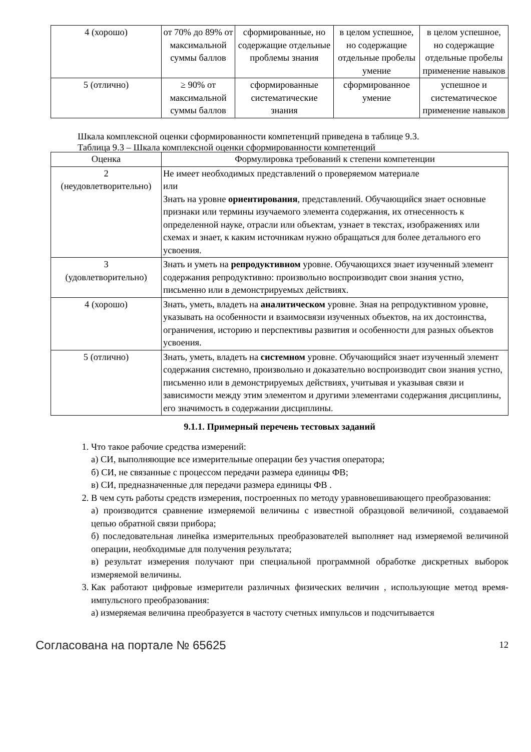| 4 (хорошо) | от 70% до 89% от максимальной суммы баллов | сформированные, но содержащие отдельные проблемы знания | в целом успешное, но содержащие отдельные пробелы умение | в целом успешное, но содержащие отдельные пробелы применение навыков |
| 5 (отлично) | ≥ 90% от максимальной суммы баллов | сформированные систематические знания | сформированное умение | успешное и систематическое применение навыков |
Шкала комплексной оценки сформированности компетенций приведена в таблице 9.3.
Таблица 9.3 – Шкала комплексной оценки сформированности компетенций
| Оценка | Формулировка требований к степени компетенции |
| --- | --- |
| 2 (неудовлетворительно) | Не имеет необходимых представлений о проверяемом материале или Знать на уровне ориентирования , представлений. Обучающийся знает основные признаки или термины изучаемого элемента содержания, их отнесенность к определенной науке, отрасли или объектам, узнает в текстах, изображениях или схемах и знает, к каким источникам нужно обращаться для более детального его усвоения. |
| 3 (удовлетворительно) | Знать и уметь на репродуктивном уровне. Обучающихся знает изученный элемент содержания репродуктивно: произвольно воспроизводит свои знания устно, письменно или в демонстрируемых действиях. |
| 4 (хорошо) | Знать, уметь, владеть на аналитическом уровне. Зная на репродуктивном уровне, указывать на особенности и взаимосвязи изученных объектов, на их достоинства, ограничения, историю и перспективы развития и особенности для разных объектов усвоения. |
| 5 (отлично) | Знать, уметь, владеть на системном уровне. Обучающийся знает изученный элемент содержания системно, произвольно и доказательно воспроизводит свои знания устно, письменно или в демонстрируемых действиях, учитывая и указывая связи и зависимости между этим элементом и другими элементами содержания дисциплины, его значимость в содержании дисциплины. |
9.1.1. Примерный перечень тестовых заданий
1. Что такое рабочие средства измерений:
а) СИ, выполняющие все измерительные операции без участия оператора;
б) СИ, не связанные с процессом передачи размера единицы ФВ;
в) СИ, предназначенные для передачи размера единицы ФВ .
2. В чем суть работы средств измерения, построенных по методу уравновешивающего преобразования:
а) производится сравнение измеряемой величины с известной образцовой величиной, создаваемой цепью обратной связи прибора;
б) последовательная линейка измерительных преобразователей выполняет над измеряемой величиной операции, необходимые для получения результата;
в) результат измерения получают при специальной программной обработке дискретных выборок измеряемой величины.
3. Как работают цифровые измерители различных физических величин , использующие метод время-импульсного преобразования:
а) измеряемая величина преобразуется в частоту счетных импульсов и подсчитывается
Согласована на портале № 65625 12